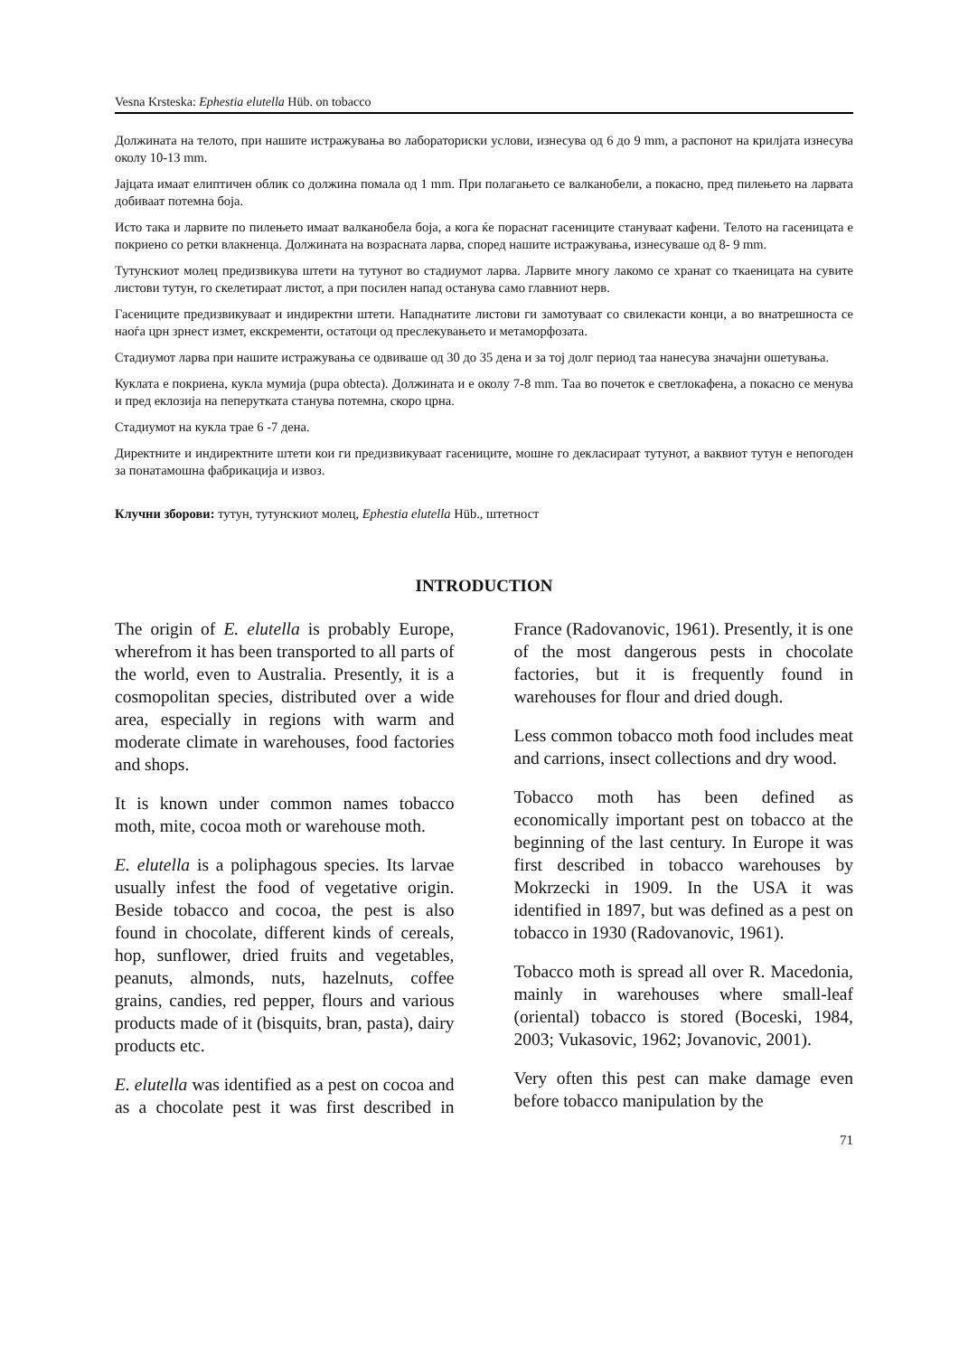Vesna Krsteska: Ephestia elutella Hüb. on tobacco
Должината на телото, при нашите истражувања во лабораториски услови, изнесува од 6 до 9 mm, а распонот на крилјата изнесува околу 10-13 mm.
Јајцата имаат елиптичен облик со должина помала од 1 mm. При полагањето се валканобели, а покасно, пред пилењето на ларвата добиваат потемна боја.
Исто така и ларвите по пилењето имаат валканобела боја, а кога ќе пораснат гасениците стануваат кафени. Телото на гасеницата е покриено со ретки влакненца. Должината на возрасната ларва, според нашите истражувања, изнесуваше од 8- 9 mm.
Тутунскиот молец предизвикува штети на тутунот во стадиумот ларва. Ларвите многу лакомо се хранат со ткаеницата на сувите листови тутун, го скелетираат листот, а при посилен напад останува само главниот нерв.
Гасениците предизвикуваат и индиректни штети. Нападнатите листови ги замотуваат со свилекасти конци, а во внатрешноста се наоѓа црн зрнест измет, екскременти, остатоци од преслекувањето и метаморфозата.
Стадиумот ларва при нашите истражувања се одвиваше од 30 до 35 дена и за тој долг период таа нанесува значајни ошетувања.
Куклата е покриена, кукла мумија (pupa obtecta). Должината и е околу 7-8 mm. Таа во почеток е светлокафена, а покасно се менува и пред еклозија на пеперутката станува потемна, скоро црна.
Стадиумот на кукла трае 6 -7 дена.
Директните и индиректните штети кои ги предизвикуваат гасениците, мошне го декласираат тутунот, а ваквиот тутун е непогоден за понатамошна фабрикација и извоз.
Клучни зборови: тутун, тутунскиот молец, Ephestia elutella Hüb., штетност
INTRODUCTION
The origin of E. elutella is probably Europe, wherefrom it has been transported to all parts of the world, even to Australia. Presently, it is a cosmopolitan species, distributed over a wide area, especially in regions with warm and moderate climate in warehouses, food factories and shops.
It is known under common names tobacco moth, mite, cocoa moth or warehouse moth.
E. elutella is a poliphagous species. Its larvae usually infest the food of vegetative origin. Beside tobacco and cocoa, the pest is also found in chocolate, different kinds of cereals, hop, sunflower, dried fruits and vegetables, peanuts, almonds, nuts, hazelnuts, coffee grains, candies, red pepper, flours and various products made of it (bisquits, bran, pasta), dairy products etc.
E. elutella was identified as a pest on cocoa and as a chocolate pest it was first described in France (Radovanovic, 1961). Presently, it is one of the most dangerous pests in chocolate factories, but it is frequently found in warehouses for flour and dried dough.
Less common tobacco moth food includes meat and carrions, insect collections and dry wood.
Tobacco moth has been defined as economically important pest on tobacco at the beginning of the last century. In Europe it was first described in tobacco warehouses by Mokrzecki in 1909. In the USA it was identified in 1897, but was defined as a pest on tobacco in 1930 (Radovanovic, 1961).
Tobacco moth is spread all over R. Macedonia, mainly in warehouses where small-leaf (oriental) tobacco is stored (Boceski, 1984, 2003; Vukasovic, 1962; Jovanovic, 2001).
Very often this pest can make damage even before tobacco manipulation by the
71